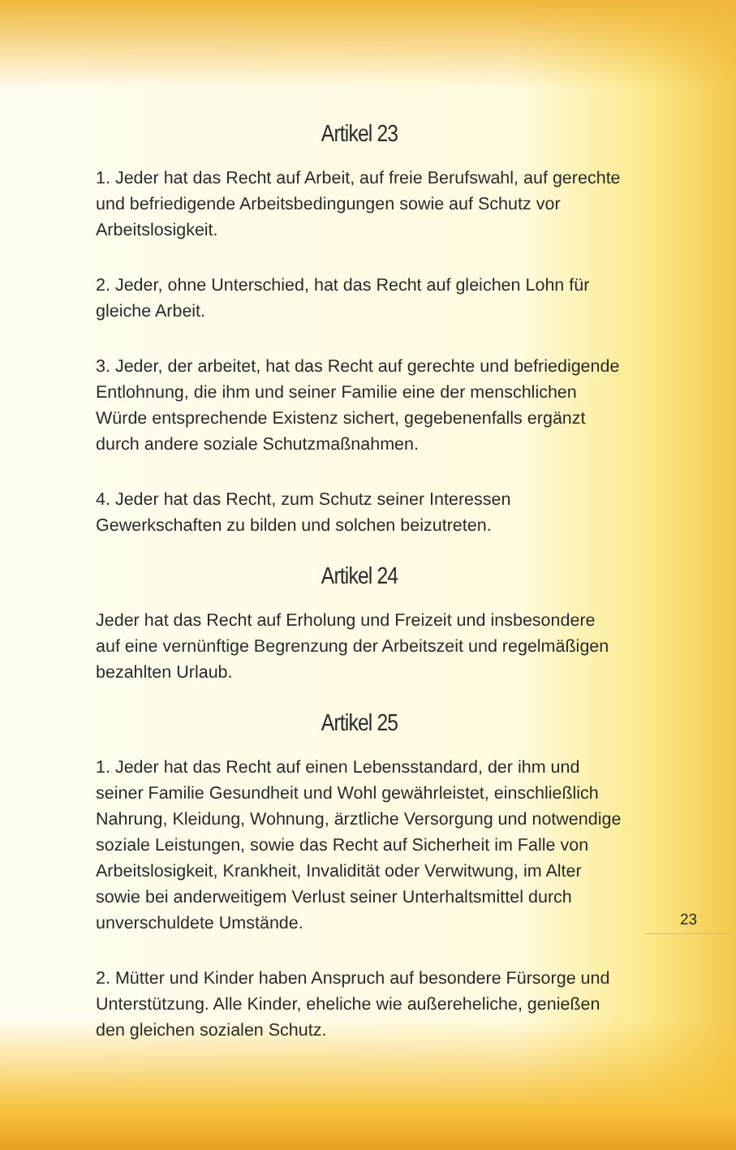Artikel 23
1. Jeder hat das Recht auf Arbeit, auf freie Berufswahl, auf gerechte und befriedigende Arbeitsbedingungen sowie auf Schutz vor Arbeitslosigkeit.
2. Jeder, ohne Unterschied, hat das Recht auf gleichen Lohn für gleiche Arbeit.
3. Jeder, der arbeitet, hat das Recht auf gerechte und befriedigende Entlohnung, die ihm und seiner Familie eine der menschlichen Würde entsprechende Existenz sichert, gegebenenfalls ergänzt durch andere soziale Schutzmaßnahmen.
4. Jeder hat das Recht, zum Schutz seiner Interessen Gewerkschaften zu bilden und solchen beizutreten.
Artikel 24
Jeder hat das Recht auf Erholung und Freizeit und insbesondere auf eine vernünftige Begrenzung der Arbeitszeit und regelmäßigen bezahlten Urlaub.
Artikel 25
1. Jeder hat das Recht auf einen Lebensstandard, der ihm und seiner Familie Gesundheit und Wohl gewährleistet, einschließlich Nahrung, Kleidung, Wohnung, ärztliche Versorgung und notwendige soziale Leistungen, sowie das Recht auf Sicherheit im Falle von Arbeitslosigkeit, Krankheit, Invalidität oder Verwitwung, im Alter sowie bei anderweitigem Verlust seiner Unterhaltsmittel durch unverschuldete Umstände.
2. Mütter und Kinder haben Anspruch auf besondere Fürsorge und Unterstützung. Alle Kinder, eheliche wie außereheliche, genießen den gleichen sozialen Schutz.
23